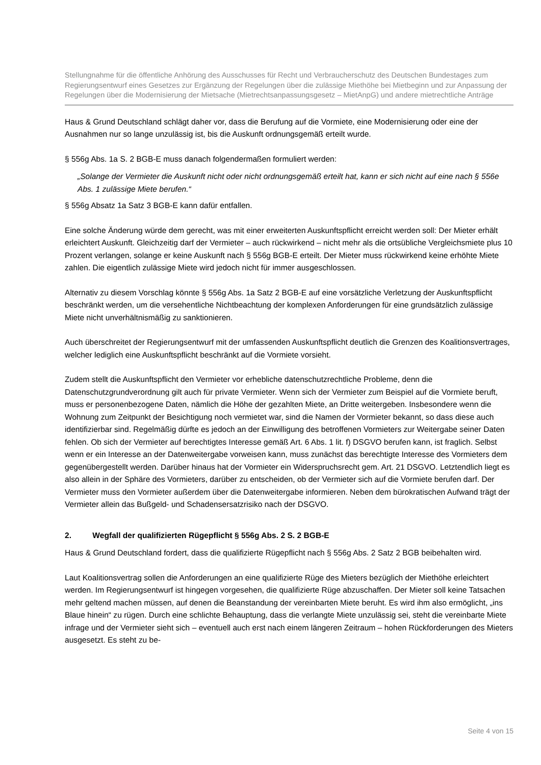Stellungnahme für die öffentliche Anhörung des Ausschusses für Recht und Verbraucherschutz des Deutschen Bundestages zum Regierungsentwurf eines Gesetzes zur Ergänzung der Regelungen über die zulässige Miethöhe bei Mietbeginn und zur Anpassung der Regelungen über die Modernisierung der Mietsache (Mietrechtsanpassungsgesetz – MietAnpG) und andere mietrechtliche Anträge
Haus & Grund Deutschland schlägt daher vor, dass die Berufung auf die Vormiete, eine Modernisierung oder eine der Ausnahmen nur so lange unzulässig ist, bis die Auskunft ordnungsgemäß erteilt wurde.
§ 556g Abs. 1a S. 2 BGB-E muss danach folgendermaßen formuliert werden:
„Solange der Vermieter die Auskunft nicht oder nicht ordnungsgemäß erteilt hat, kann er sich nicht auf eine nach § 556e Abs. 1 zulässige Miete berufen.“
§ 556g Absatz 1a Satz 3 BGB-E kann dafür entfallen.
Eine solche Änderung würde dem gerecht, was mit einer erweiterten Auskunftspflicht erreicht werden soll: Der Mieter erhält erleichtert Auskunft. Gleichzeitig darf der Vermieter – auch rückwirkend – nicht mehr als die ortsübliche Vergleichsmiete plus 10 Prozent verlangen, solange er keine Auskunft nach § 556g BGB-E erteilt. Der Mieter muss rückwirkend keine erhöhte Miete zahlen. Die eigentlich zulässige Miete wird jedoch nicht für immer ausgeschlossen.
Alternativ zu diesem Vorschlag könnte § 556g Abs. 1a Satz 2 BGB-E auf eine vorsätzliche Verletzung der Auskunftspflicht beschränkt werden, um die versehentliche Nichtbeachtung der komplexen Anforderungen für eine grundsätzlich zulässige Miete nicht unverhältnismäßig zu sanktionieren.
Auch überschreitet der Regierungsentwurf mit der umfassenden Auskunftspflicht deutlich die Grenzen des Koalitionsvertrages, welcher lediglich eine Auskunftspflicht beschränkt auf die Vormiete vorsieht.
Zudem stellt die Auskunftspflicht den Vermieter vor erhebliche datenschutzrechtliche Probleme, denn die Datenschutzgrundverordnung gilt auch für private Vermieter. Wenn sich der Vermieter zum Beispiel auf die Vormiete beruft, muss er personenbezogene Daten, nämlich die Höhe der gezahlten Miete, an Dritte weitergeben. Insbesondere wenn die Wohnung zum Zeitpunkt der Besichtigung noch vermietet war, sind die Namen der Vormieter bekannt, so dass diese auch identifizierbar sind. Regelmäßig dürfte es jedoch an der Einwilligung des betroffenen Vormieters zur Weitergabe seiner Daten fehlen. Ob sich der Vermieter auf berechtigtes Interesse gemäß Art. 6 Abs. 1 lit. f) DSGVO berufen kann, ist fraglich. Selbst wenn er ein Interesse an der Datenweitergabe vorweisen kann, muss zunächst das berechtigte Interesse des Vormieters dem gegenübergestellt werden. Darüber hinaus hat der Vormieter ein Widerspruchsrecht gem. Art. 21 DSGVO. Letztendlich liegt es also allein in der Sphäre des Vormieters, darüber zu entscheiden, ob der Vermieter sich auf die Vormiete berufen darf. Der Vermieter muss den Vormieter außerdem über die Datenweitergabe informieren. Neben dem bürokratischen Aufwand trägt der Vermieter allein das Bußgeld- und Schadensersatzrisiko nach der DSGVO.
2. Wegfall der qualifizierten Rügepflicht § 556g Abs. 2 S. 2 BGB-E
Haus & Grund Deutschland fordert, dass die qualifizierte Rügepflicht nach § 556g Abs. 2 Satz 2 BGB beibehalten wird.
Laut Koalitionsvertrag sollen die Anforderungen an eine qualifizierte Rüge des Mieters bezüglich der Miethöhe erleichtert werden. Im Regierungsentwurf ist hingegen vorgesehen, die qualifizierte Rüge abzuschaffen. Der Mieter soll keine Tatsachen mehr geltend machen müssen, auf denen die Beanstandung der vereinbarten Miete beruht. Es wird ihm also ermöglicht, „ins Blaue hinein“ zu rügen. Durch eine schlichte Behauptung, dass die verlangte Miete unzulässig sei, steht die vereinbarte Miete infrage und der Vermieter sieht sich – eventuell auch erst nach einem längeren Zeitraum – hohen Rückforderungen des Mieters ausgesetzt. Es steht zu be-
Seite 4 von 15